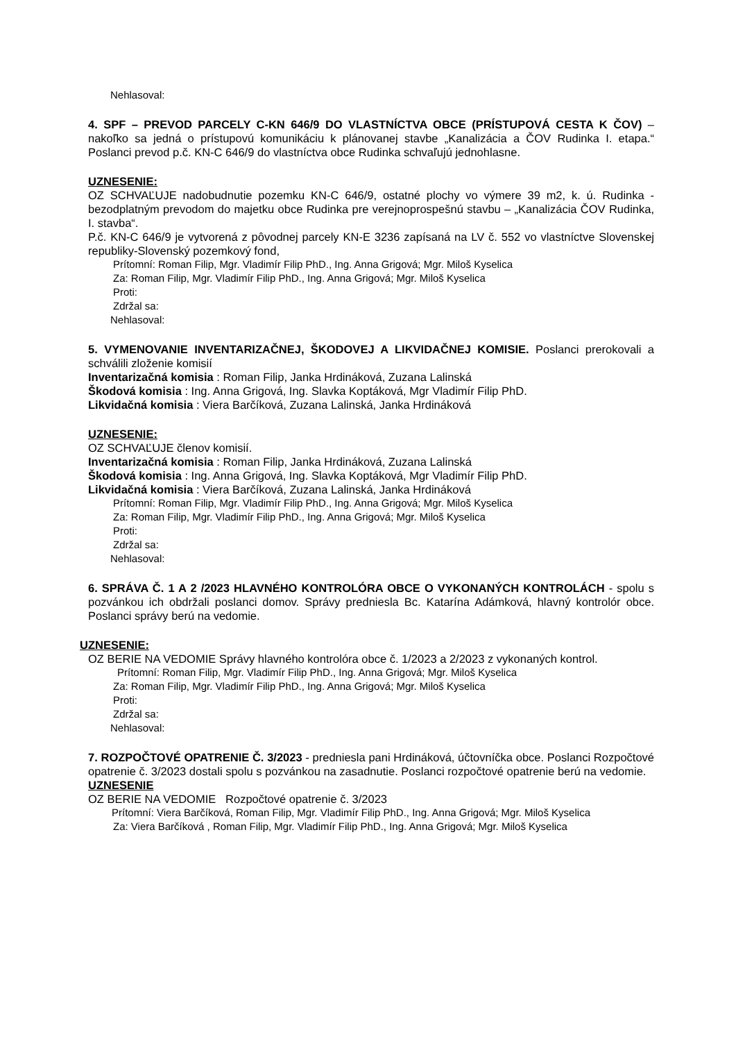Nehlasoval:
4. SPF – PREVOD PARCELY C-KN 646/9 DO VLASTNÍCTVA OBCE (PRÍSTUPOVÁ CESTA K ČOV) – nakoľko sa jedná o prístupovú komunikáciu k plánovanej stavbe „Kanalizácia a ČOV Rudinka I. etapa.“ Poslanci prevod p.č. KN-C 646/9 do vlastníctva obce Rudinka schvaľujú jednohlasne.
UZNESENIE:
OZ SCHVAĽUJE nadobudnutie pozemku KN-C 646/9, ostatné plochy vo výmere 39 m2, k. ú. Rudinka - bezodplatným prevodom do majetku obce Rudinka pre verejnoprospešnú stavbu – „Kanalizácia ČOV Rudinka, I. stavba“.
P.č. KN-C 646/9 je vytvorená z pôvodnej parcely KN-E 3236 zapísaná na LV č. 552 vo vlastníctve Slovenskej republiky-Slovenský pozemkový fond,
Prítomní: Roman Filip, Mgr. Vladimír Filip PhD., Ing. Anna Grigová; Mgr. Miloš Kyselica
Za: Roman Filip, Mgr. Vladimír Filip PhD., Ing. Anna Grigová; Mgr. Miloš Kyselica
Proti:
Zdržal sa:
Nehlasoval:
5. VYMENOVANIE INVENTARIZAČNEJ, ŠKODOVEJ A LIKVIDAČNEJ KOMISIE. Poslanci prerokovali a schválili zloženie komisií
Inventarizačná komisia : Roman Filip, Janka Hrdináková, Zuzana Lalinská
Škodová komisia : Ing. Anna Grigová, Ing. Slavka Koptáková, Mgr Vladimír Filip PhD.
Likvidačná komisia : Viera Barčíková, Zuzana Lalinská, Janka Hrdináková
UZNESENIE:
OZ SCHVAĽUJE členov komisií.
Inventarizačná komisia : Roman Filip, Janka Hrdináková, Zuzana Lalinská
Škodová komisia : Ing. Anna Grigová, Ing. Slavka Koptáková, Mgr Vladimír Filip PhD.
Likvidačná komisia : Viera Barčíková, Zuzana Lalinská, Janka Hrdináková
Prítomní: Roman Filip, Mgr. Vladimír Filip PhD., Ing. Anna Grigová; Mgr. Miloš Kyselica
Za: Roman Filip, Mgr. Vladimír Filip PhD., Ing. Anna Grigová; Mgr. Miloš Kyselica
Proti:
Zdržal sa:
Nehlasoval:
6. SPRÁVA Č. 1 A 2 /2023 HLAVNÉHO KONTROLÓRA OBCE O VYKONANÝCH KONTROLÁCH - spolu s pozvánkou ich obdržali poslanci domov. Správy predniesla Bc. Katarína Adámková, hlavný kontrolór obce. Poslanci správy berú na vedomie.
UZNESENIE:
OZ BERIE NA VEDOMIE Správy hlavného kontrolóra obce č. 1/2023 a 2/2023 z vykonaných kontrol.
Prítomní: Roman Filip, Mgr. Vladimír Filip PhD., Ing. Anna Grigová; Mgr. Miloš Kyselica
Za: Roman Filip, Mgr. Vladimír Filip PhD., Ing. Anna Grigová; Mgr. Miloš Kyselica
Proti:
Zdržal sa:
Nehlasoval:
7. ROZPOČTOVÉ OPATRENIE Č. 3/2023 - predniesla pani Hrdináková, účtovníčka obce. Poslanci Rozpočtové opatrenie č. 3/2023 dostali spolu s pozvánkou na zasadnutie. Poslanci rozpočtové opatrenie berú na vedomie.
UZNESENIE
OZ BERIE NA VEDOMIE Rozpočtové opatrenie č. 3/2023
Prítomní: Viera Barčíková, Roman Filip, Mgr. Vladimír Filip PhD., Ing. Anna Grigová; Mgr. Miloš Kyselica
Za: Viera Barčíková , Roman Filip, Mgr. Vladimír Filip PhD., Ing. Anna Grigová; Mgr. Miloš Kyselica